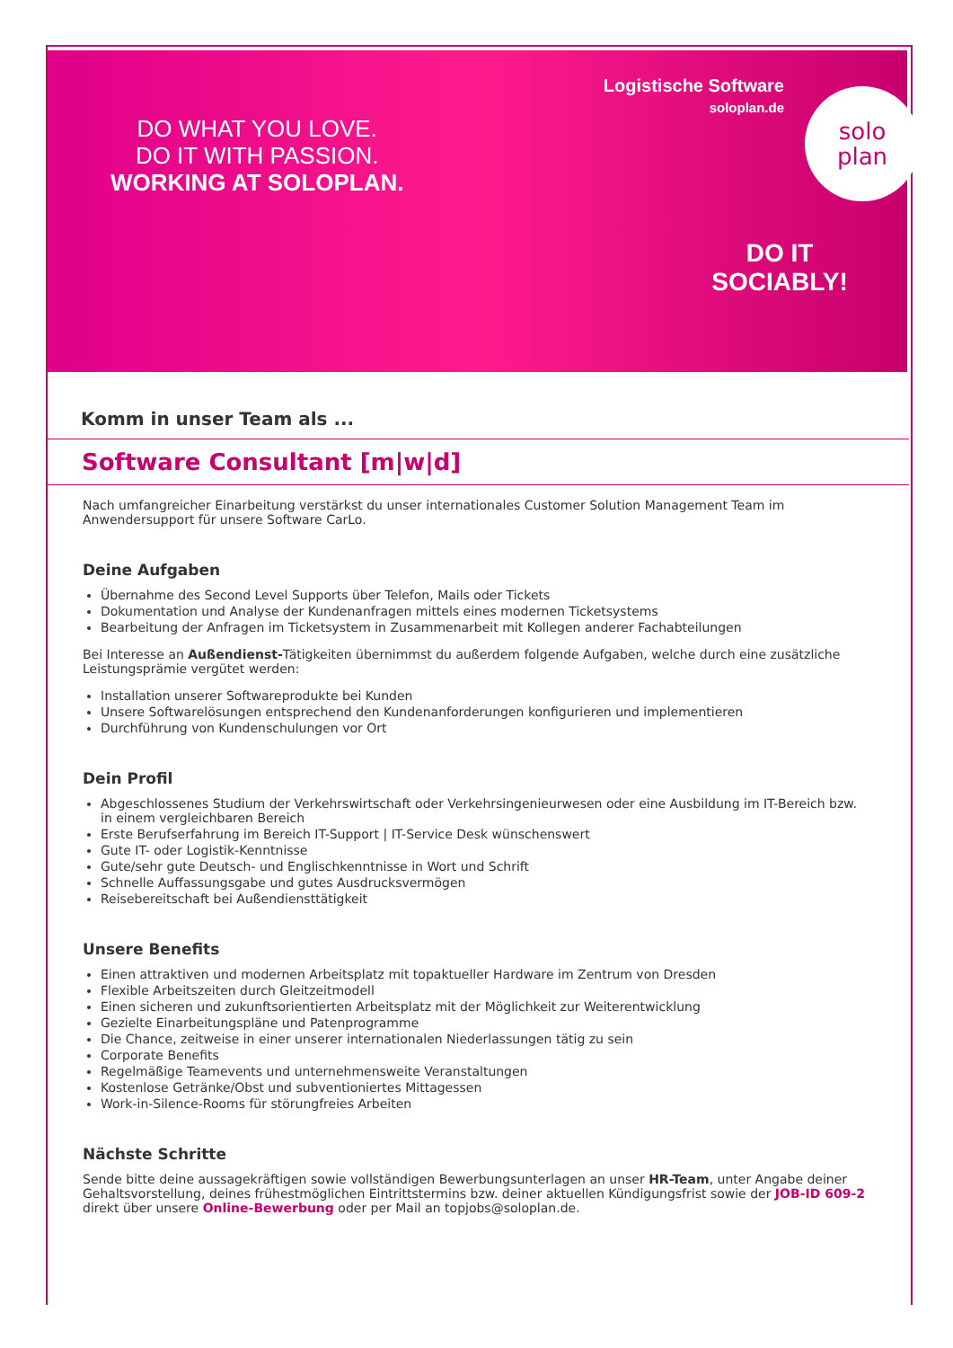DO WHAT YOU LOVE.
DO IT WITH PASSION.
WORKING AT SOLOPLAN.
Logistische Software
soloplan.de
solo
plan
DO IT
SOCIABLY!
Komm in unser Team als ...
Software Consultant [m|w|d]
Nach umfangreicher Einarbeitung verstärkst du unser internationales Customer Solution Management Team im Anwendersupport für unsere Software CarLo.
Deine Aufgaben
Übernahme des Second Level Supports über Telefon, Mails oder Tickets
Dokumentation und Analyse der Kundenanfragen mittels eines modernen Ticketsystems
Bearbeitung der Anfragen im Ticketsystem in Zusammenarbeit mit Kollegen anderer Fachabteilungen
Bei Interesse an Außendienst-Tätigkeiten übernimmst du außerdem folgende Aufgaben, welche durch eine zusätzliche Leistungsprämie vergütet werden:
Installation unserer Softwareprodukte bei Kunden
Unsere Softwarelösungen entsprechend den Kundenanforderungen konfigurieren und implementieren
Durchführung von Kundenschulungen vor Ort
Dein Profil
Abgeschlossenes Studium der Verkehrswirtschaft oder Verkehrsingenieurwesen oder eine Ausbildung im IT-Bereich bzw. in einem vergleichbaren Bereich
Erste Berufserfahrung im Bereich IT-Support | IT-Service Desk wünschenswert
Gute IT- oder Logistik-Kenntnisse
Gute/sehr gute Deutsch- und Englischkenntnisse in Wort und Schrift
Schnelle Auffassungsgabe und gutes Ausdrucksvermögen
Reisebereitschaft bei Außendiensttätigkeit
Unsere Benefits
Einen attraktiven und modernen Arbeitsplatz mit topaktueller Hardware im Zentrum von Dresden
Flexible Arbeitszeiten durch Gleitzeitmodell
Einen sicheren und zukunftsorientierten Arbeitsplatz mit der Möglichkeit zur Weiterentwicklung
Gezielte Einarbeitungspläne und Patenprogramme
Die Chance, zeitweise in einer unserer internationalen Niederlassungen tätig zu sein
Corporate Benefits
Regelmäßige Teamevents und unternehmensweite Veranstaltungen
Kostenlose Getränke/Obst und subventioniertes Mittagessen
Work-in-Silence-Rooms für störungfreies Arbeiten
Nächste Schritte
Sende bitte deine aussagekräftigen sowie vollständigen Bewerbungsunterlagen an unser HR-Team, unter Angabe deiner Gehaltsvorstellung, deines frühestmöglichen Eintrittstermins bzw. deiner aktuellen Kündigungsfrist sowie der JOB-ID 609-2 direkt über unsere Online-Bewerbung oder per Mail an topjobs@soloplan.de.